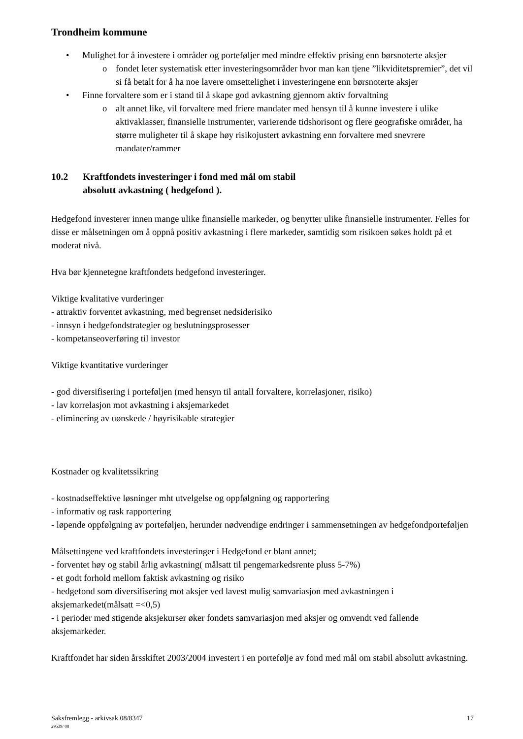Trondheim kommune
• Mulighet for å investere i områder og porteføljer med mindre effektiv prising enn børsnoterte aksjer
o fondet leter systematisk etter investeringsområder hvor man kan tjene ”likviditetspremier”, det vil si få betalt for å ha noe lavere omsettelighet i investeringene enn børsnoterte aksjer
• Finne forvaltere som er i stand til å skape god avkastning gjennom aktiv forvaltning
o alt annet like, vil forvaltere med friere mandater med hensyn til å kunne investere i ulike aktivaklasser, finansielle instrumenter, varierende tidshorisont og flere geografiske områder, ha større muligheter til å skape høy risikojustert avkastning enn forvaltere med snevrere mandater/rammer
10.2 Kraftfondets investeringer i fond med mål om stabil
absolutt avkastning ( hedgefond ).
Hedgefond investerer innen mange ulike finansielle markeder, og benytter ulike finansielle instrumenter. Felles for disse er målsetningen om å oppnå positiv avkastning i flere markeder, samtidig som risikoen søkes holdt på et moderat nivå.
Hva bør kjennetegne kraftfondets hedgefond investeringer.
Viktige kvalitative vurderinger
- attraktiv forventet avkastning, med begrenset nedsiderisiko
- innsyn i hedgefondstrategier og beslutningsprosesser
- kompetanseoverføring til investor
Viktige kvantitative vurderinger
- god diversifisering i porteføljen (med hensyn til antall forvaltere, korrelasjoner, risiko)
- lav korrelasjon mot avkastning i aksjemarkedet
- eliminering av uønskede / høyrisikable strategier
Kostnader og kvalitetssikring
- kostnadseffektive løsninger mht utvelgelse og oppfølgning og rapportering
- informativ og rask rapportering
- løpende oppfølgning av porteføljen, herunder nødvendige endringer i sammensetningen av hedgefondporteføljen
Målsettingene ved kraftfondets investeringer i Hedgefond er blant annet;
- forventet høy og stabil årlig avkastning( målsatt til pengemarkedsrente pluss 5-7%)
- et godt forhold mellom faktisk avkastning og risiko
- hedgefond som diversifisering mot aksjer ved lavest mulig samvariasjon med avkastningen i aksjemarkedet(målsatt =<0,5)
- i perioder med stigende aksjekurser øker fondets samvariasjon med aksjer og omvendt ved fallende aksjemarkeder.
Kraftfondet har siden årsskiftet 2003/2004 investert i en portefølje av fond med mål om stabil absolutt avkastning.
Saksfremlegg - arkivsak 08/8347
29539/ 08
17